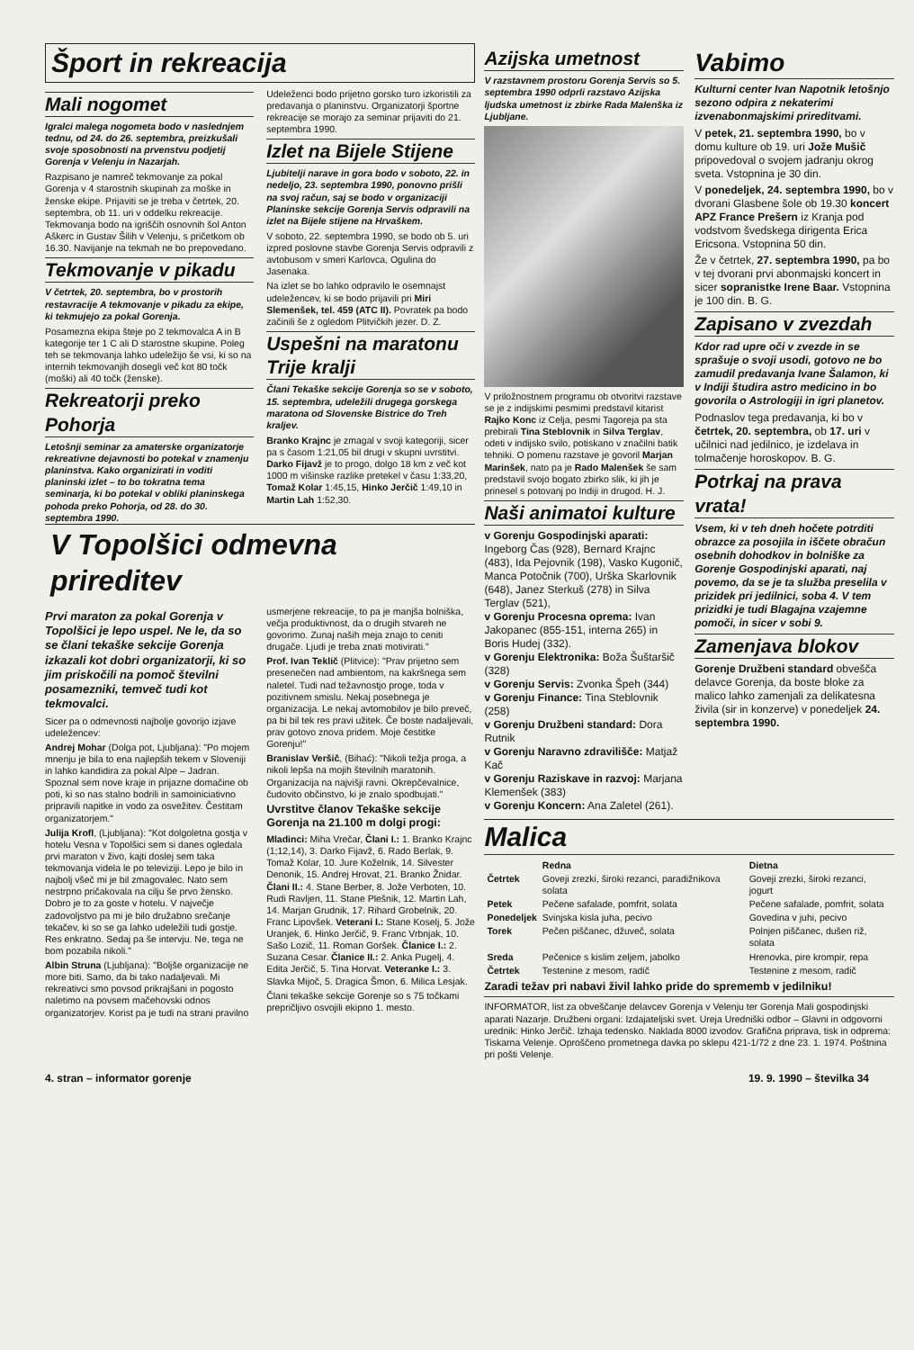Šport in rekreacija
Mali nogomet
Igralci malega nogometa bodo v naslednjem tednu, od 24. do 26. septembra, preizkušali svoje sposobnosti na prvenstvu podjetij Gorenja v Velenju in Nazarjah.
Razpisano je namreč tekmovanje za pokal Gorenja v 4 starostnih skupinah za moške in ženske ekipe. Prijaviti se je treba v četrtek, 20. septembra, ob 11. uri v oddelku rekreacije. Tekmovanja bodo na igriščih osnovnih šol Anton Aškerc in Gustav Šilih v Velenju, s pričetkom ob 16.30. Navijanje na tekmah ne bo prepovedano.
Tekmovanje v pikadu
V četrtek, 20. septembra, bo v prostorih restavracije A tekmovanje v pikadu za ekipe, ki tekmujejo za pokal Gorenja.
Posamezna ekipa šteje po 2 tekmovalca A in B kategorije ter 1 C ali D starostne skupine. Poleg teh se tekmovanja lahko udeležijo še vsi, ki so na internih tekmovanjih dosegli več kot 80 točk (moški) ali 40 točk (ženske).
Rekreatorji preko Pohorja
Letošnji seminar za amaterske organizatorje rekreativne dejavnosti bo potekal v znamenju planinstva. Kako organizirati in voditi planinski izlet – to bo tokratna tema seminarja, ki bo potekal v obliki planinskega pohoda preko Pohorja, od 28. do 30. septembra 1990.
Udeleženci bodo prijetno gorsko turo izkoristili za predavanja o planinstvu. Organizatorji športne rekreacije se morajo za seminar prijaviti do 21. septembra 1990.
Izlet na Bijele Stijene
Ljubitelji narave in gora bodo v soboto, 22. in nedeljo, 23. septembra 1990, ponovno prišli na svoj račun, saj se bodo v organizaciji Planinske sekcije Gorenja Servis odpravili na izlet na Bijele stijene na Hrvaškem.
V soboto, 22. septembra 1990, se bodo ob 5. uri izpred poslovne stavbe Gorenja Servis odpravili z avtobusom v smeri Karlovca, Ogulina do Jasenaka.
Na izlet se bo lahko odpravilo le osemnajst udeležencev, ki se bodo prijavili pri Miri Slemenšek, tel. 459 (ATC II). Povratek pa bodo začinili še z ogledom Plitvičkih jezer. D. Z.
Uspešni na maratonu Trije kralji
Člani Tekaške sekcije Gorenja so se v soboto, 15. septembra, udeležili drugega gorskega maratona od Slovenske Bistrice do Treh kraljev.
Branko Krajnc je zmagal v svoji kategoriji, sicer pa s časom 1:21,05 bil drugi v skupni uvrstitvi. Darko Fijavž je to progo, dolgo 18 km z več kot 1000 m višinske razlike pretekel v času 1:33,20, Tomaž Kolar 1:45,15, Hinko Jerčič 1:49,10 in Martin Lah 1:52,30.
V Topolšici odmevna prireditev
Prvi maraton za pokal Gorenja v Topolšici je lepo uspel. Ne le, da so se člani tekaške sekcije Gorenja izkazali kot dobri organizatorji, ki so jim priskočili na pomoč številni posamezniki, temveč tudi kot tekmovalci.
Sicer pa o odmevnosti najbolje govorijo izjave udeležencev:
Andrej Mohar (Dolga pot, Ljubljana): "Po mojem mnenju je bila to ena najlepših tekem v Sloveniji in lahko kandidira za pokal Alpe – Jadran. Spoznal sem nove kraje in prijazne domačine ob poti, ki so nas stalno bodrili in samoiniciativno pripravili napitke in vodo za osvežitev. Čestitam organizatorjem."
Julija Krofl, (Ljubljana): "Kot dolgoletna gostja v hotelu Vesna v Topolšici sem si danes ogledala prvi maraton v živo, kajti doslej sem taka tekmovanja videla le po televiziji. Lepo je bilo in najbolj všeč mi je bil zmagovalec. Nato sem nestrpno pričakovala na cilju še prvo žensko. Dobro je to za goste v hotelu. V največje zadovoljstvo pa mi je bilo družabno srečanje tekačev, ki so se ga lahko udeležili tudi gostje. Res enkratno. Sedaj pa še intervju. Ne, tega ne bom pozabila nikoli."
Albin Struna (Ljubljana): "Boljše organizacije ne more biti. Samo, da bi tako nadaljevali. Mi rekreativci smo povsod prikrajšani in pogosto naletimo na povsem mačehovski odnos organizatorjev. Korist pa je tudi na strani pravilno usmerjene rekreacije, to pa je manjša bolniška, večja produktivnost, da o drugih stvareh ne govorimo. Zunaj naših meja znajo to ceniti drugače. Ljudi je treba znati motivirati."
Prof. Ivan Teklič (Plitvice): "Prav prijetno sem presenečen nad ambientom, na kakršnega sem naletel. Tudi nad težavnostjo proge, toda v pozitivnem smislu. Nekaj posebnega je organizacija. Le nekaj avtomobilov je bilo preveč, pa bi bil tek res pravi užitek. Če boste nadaljevali, prav gotovo znova pridem. Moje čestitke Gorenju!"
Branislav Veršič, (Bihać): "Nikoli težja proga, a nikoli lepša na mojih številnih maratonih. Organizacija na najvišji ravni. Okrepčevalnice, čudovito občinstvo, ki je znalo spodbujati."
Uvrstitve članov Tekaške sekcije Gorenja na 21.100 m dolgi progi:
Mladinci: Miha Vrečar, Člani I.: 1. Branko Krajnc (1;12,14), 3. Darko Fijavž, 6. Rado Berlak, 9. Tomaž Kolar, 10. Jure Koželnik, 14. Silvester Denonik, 15. Andrej Hrovat, 21. Branko Žnidar. Člani II.: 4. Stane Berber, 8. Jože Verboten, 10. Rudi Ravljen, 11. Stane Plešnik, 12. Martin Lah, 14. Marjan Grudnik, 17. Rihard Grobelnik, 20. Franc Lipovšek. Veterani I.: Stane Koselj, 5. Jože Uranjek, 6. Hinko Jerčič, 9. Franc Vrbnjak, 10. Sašo Lozič, 11. Roman Goršek. Članice I.: 2. Suzana Cesar. Članice II.: 2. Anka Pugelj, 4. Edita Jerčič, 5. Tina Horvat. Veteranke I.: 3. Slavka Mijoč, 5. Dragica Šmon, 6. Milica Lesjak.
Člani tekaške sekcije Gorenje so s 75 točkami prepričljivo osvojili ekipno 1. mesto.
Azijska umetnost
V razstavnem prostoru Gorenja Servis so 5. septembra 1990 odprli razstavo Azijska ljudska umetnost iz zbirke Rada Malenška iz Ljubljane.
V priložnostnem programu ob otvoritvi razstave se je z indijskimi pesmimi predstavil kitarist Rajko Konc iz Celja, pesmi Tagoreja pa sta prebirali Tina Steblovnik in Silva Terglav, odeti v indijsko svilo, potiskano v značilni batik tehniki. O pomenu razstave je govoril Marjan Marinšek, nato pa je Rado Malenšek še sam predstavil svojo bogato zbirko slik, ki jih je prinesel s potovanj po Indiji in drugod. H. J.
Naši animatoi kulture
v Gorenju Gospodinjski aparati: Ingeborg Čas (928), Bernard Krajnc (483), Ida Pejovnik (198), Vasko Kugonič, Manca Potočnik (700), Urška Skarlovnik (648), Janez Sterkuš (278) in Silva Terglav (521),
v Gorenju Procesna oprema: Ivan Jakopanec (855-151, interna 265) in Boris Hudej (332).
v Gorenju Elektronika: Boža Šuštaršič (328)
v Gorenju Servis: Zvonka Špeh (344)
v Gorenju Finance: Tina Steblovnik (258)
v Gorenju Družbeni standard: Dora Rutnik
v Gorenju Naravno zdravilišče: Matjaž Kač
v Gorenju Raziskave in razvoj: Marjana Klemenšek (383)
v Gorenju Koncern: Ana Zaletel (261).
Vabimo
Kulturni center Ivan Napotnik letošnjo sezono odpira z nekaterimi izvenabonmajskimi prireditvami.
V petek, 21. septembra 1990, bo v domu kulture ob 19. uri Jože Mušič pripovedoval o svojem jadranju okrog sveta. Vstopnina je 30 din.
V ponedeljek, 24. septembra 1990, bo v dvorani Glasbene šole ob 19.30 koncert APZ France Prešern iz Kranja pod vodstvom švedskega dirigenta Erica Ericsona. Vstopnina 50 din.
Že v četrtek, 27. septembra 1990, pa bo v tej dvorani prvi abonmajski koncert in sicer sopranistke Irene Baar. Vstopnina je 100 din. B. G.
Zapisano v zvezdah
Kdor rad upre oči v zvezde in se sprašuje o svoji usodi, gotovo ne bo zamudil predavanja Ivane Šalamon, ki v Indiji študira astro medicino in bo govorila o Astrologiji in igri planetov.
Podnaslov tega predavanja, ki bo v četrtek, 20. septembra, ob 17. uri v učilnici nad jedilnico, je izdelava in tolmačenje horoskopov. B. G.
Potrkaj na prava vrata!
Vsem, ki v teh dneh hočete potrditi obrazce za posojila in iščete obračun osebnih dohodkov in bolniške za Gorenje Gospodinjski aparati, naj povemo, da se je ta služba preselila v prizidek pri jedilnici, soba 4. V tem prizidki je tudi Blagajna vzajemne pomoči, in sicer v sobi 9.
Zamenjava blokov
Gorenje Družbeni standard obvešča delavce Gorenja, da boste bloke za malico lahko zamenjali za delikatesna živila (sir in konzerve) v ponedeljek 24. septembra 1990.
Malica
| | Redna | Dietna |
| --- | --- | --- |
| Četrtek | Goveji zrezki, široki rezanci, paradižnikova solata | Goveji zrezki, široki rezanci, jogurt |
| Petek | Pečene safalade, pomfrit, solata | Pečene safalade, pomfrit, solata |
| Ponedeljek | Svinjska kisla juha, pecivo | Govedina v juhi, pecivo |
| Torek | Pečen piščanec, džuveč, solata | Polnjen piščanec, dušen riž, solata |
| Sreda | Pečenice s kislim zeljem, jabolko | Hrenovka, pire krompir, repa |
| Četrtek | Testenine z mesom, radič | Testenine z mesom, radič |
Zaradi težav pri nabavi živil lahko pride do sprememb v jedilniku!
INFORMATOR, list za obveščanje delavcev Gorenja v Velenju ter Gorenja Mali gospodinjski aparati Nazarje. Družbeni organi: Izdajateljski svet. Ureja Uredniški odbor – Glavni in odgovorni urednik: Hinko Jerčič. Izhaja tedensko. Naklada 8000 izvodov. Grafična priprava, tisk in odprema: Tiskarna Velenje. Oproščeno prometnega davka po sklepu 421-1/72 z dne 23. 1. 1974. Poštnina pri pošti Velenje.
4. stran – informator gorenje 19. 9. 1990 – številka 34